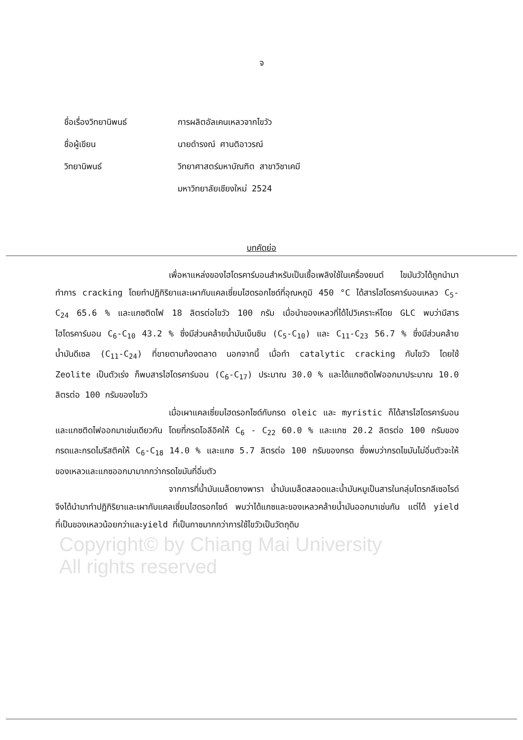จ
ชื่อเรื่องวิทยานิพนธ์ การผลิตอัลเคนเหลวจากไขวัว
ชื่อผู้เขียน นายดำรงณ์ ศานติอาวรณ์
วิทยานิพนธ์ วิทยาศาสตร์มหาบัณฑิต สาขาวิชาเคมี
มหาวิทยาลัยเชียงใหม่ 2524
บทคัดย่อ
เพื่อหาแหล่งของไฮโดรคาร์บอนสำหรับเป็นเชื้อเพลิงใช้ในเครื่องยนต์ ไขมันวัวได้ถูกนำมาทำการ cracking โดยทำปฏิกิริยาและเผากับแคลเซี่ยมไฮดรอกไซด์ที่อุณหภูมิ 450 °C ได้สารไฮโดรคาร์บอนเหลว C<sub>5</sub>-C<sub>24</sub> 65.6 % และแกซติดไฟ 18 ลิตรต่อไขวัว 100 กรัม เมื่อนำของเหลวที่ได้ไปวิเคราะห์โดย GLC พบว่ามีสารไฮโดรคาร์บอน C<sub>6</sub>-C<sub>10</sub> 43.2 % ซึ่งมีส่วนคล้ายน้ำมันเบ็นซิน (C<sub>5</sub>-C<sub>10</sub>) และ C<sub>11</sub>-C<sub>23</sub> 56.7 % ซึ่งมีส่วนคล้ายน้ำมันดีเซล (C<sub>11</sub>-C<sub>24</sub>) ที่ขายตามท้องตลาด นอกจากนี้ เมื่อทำ catalytic cracking กับไขวัว โดยใช้ Zeolite เป็นตัวเร่ง ก็พบสารไฮโดรคาร์บอน (C<sub>6</sub>-C<sub>17</sub>) ประมาณ 30.0 % และได้แกซติดไฟออกมาประมาณ 10.0 ลิตรต่อ 100 กรัมของไขวัว
เมื่อเผาแคลเซี่ยมไฮดรอกไซด์กับกรด oleic และ myristic ก็ได้สารไฮโดรคาร์บอนและแกซติดไฟออกมาเช่นเดียวกัน โดยที่กรดโอลีอิคให้ C<sub>6</sub> - C<sub>22</sub> 60.0 % และแกซ 20.2 ลิตรต่อ 100 กรัมของกรดและกรดไมรีสติคให้ C<sub>6</sub>-C<sub>18</sub> 14.0 % และแกซ 5.7 ลิตรต่อ 100 กรัมของกรด ซึ่งพบว่ากรดไขมันไม่อิ่มตัวจะให้ของเหลวและแกซออกมามากกว่ากรดไขมันที่อิ่มตัว
จากการที่น้ำมันเมล็ดยางพารา น้ำมันเมล็ดสลอดและน้ำมันหมูเป็นสารในกลุ่มไตรกลีเซอไรด์ จึงได้นำมาทำปฏิกิริยาและเผากับแคลเซี่ยมไฮดรอกไซด์ พบว่าได้แกซและของเหลวคล้ายน้ำมันออกมาเช่นกัน แต่ได้ yield ที่เป็นของเหลวน้อยกว่าและyield ที่เป็นกาซมากกว่าการใช้ไขวัวเป็นวัตถุดิบ
Copyright© by Chiang Mai University
All rights reserved